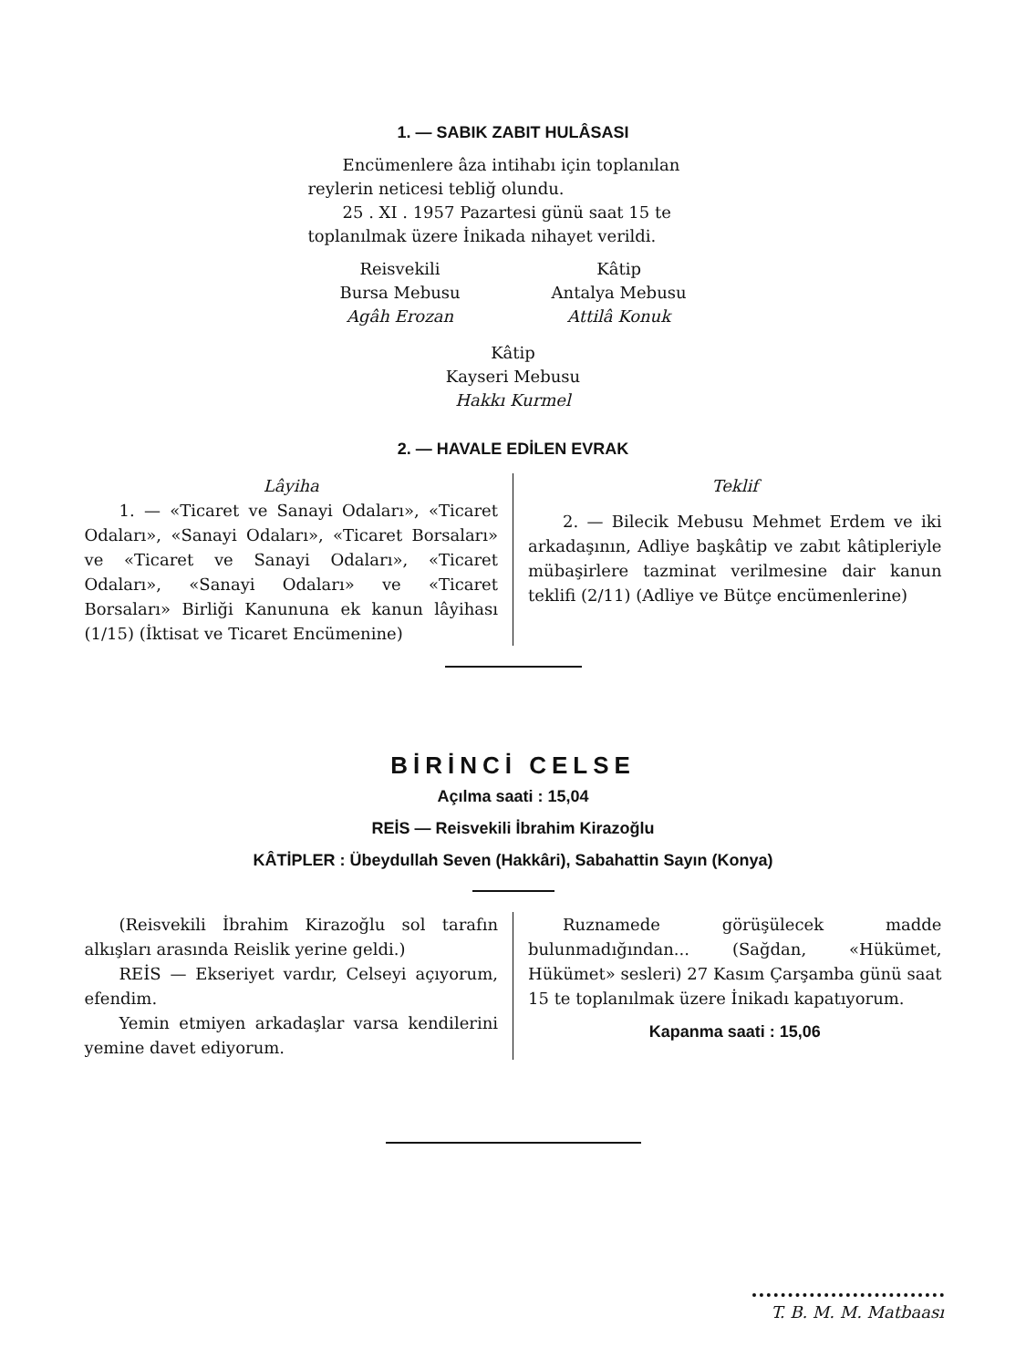1. — SABIK ZABIT HULÂSASI
Encümenlere âza intihabı için toplanılan reylerin neticesi tebliğ olundu.
25 . XI . 1957 Pazartesi günü saat 15 te toplanılmak üzere İnikada nihayet verildi.
Reisvekili
Bursa Mebusu
Agâh Erozan
Kâtip
Antalya Mebusu
Attilâ Konuk
Kâtip
Kayseri Mebusu
Hakkı Kurmel
2. — HAVALE EDİLEN EVRAK
Lâyiha
1. — «Ticaret ve Sanayi Odaları», «Ticaret Odaları», «Sanayi Odaları», «Ticaret Borsaları» ve «Ticaret ve Sanayi Odaları», «Ticaret Odaları», «Sanayi Odaları» ve «Ticaret Borsaları» Birliği Kanununa ek kanun lâyihası (1/15) (İktisat ve Ticaret Encümenine)
Teklif
2. — Bilecik Mebusu Mehmet Erdem ve iki arkadaşının, Adliye başkâtip ve zabıt kâtipleriyle mübaşirlere tazminat verilmesine dair kanun teklifi (2/11) (Adliye ve Bütçe encümenlerine)
BİRİNCİ CELSE
Açılma saati : 15,04
REİS — Reisvekili İbrahim Kirazoğlu
KÂTİPLER : Übeydullah Seven (Hakkâri), Sabahattin Sayın (Konya)
(Reisvekili İbrahim Kirazoğlu sol tarafın alkışları arasında Reislik yerine geldi.)
REİS — Ekseriyet vardır, Celseyi açıyorum, efendim.
Yemin etmiyen arkadaşlar varsa kendilerini yemine davet ediyorum.
Ruznamede görüşülecek madde bulunmadığından... (Sağdan, «Hükümet, Hükümet» sesleri) 27 Kasım Çarşamba günü saat 15 te toplanılmak üzere İnikadı kapatıyorum.
Kapanma saati : 15,06
T. B. M. M. Matbaası